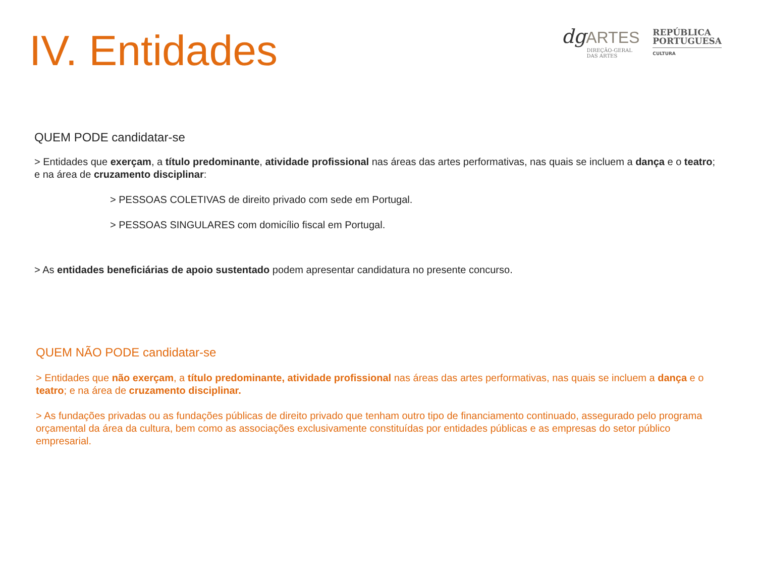IV. Entidades
dgARTES
DIREÇÃO-GERAL
DAS ARTES
REPÚBLICA
PORTUGUESA
CULTURA
QUEM PODE candidatar-se
> Entidades que exerçam, a título predominante, atividade profissional nas áreas das artes performativas, nas quais se incluem a dança e o teatro; e na área de cruzamento disciplinar:
> PESSOAS COLETIVAS de direito privado com sede em Portugal.
> PESSOAS SINGULARES com domicílio fiscal em Portugal.
> As entidades beneficiárias de apoio sustentado podem apresentar candidatura no presente concurso.
QUEM NÃO PODE candidatar-se
> Entidades que não exerçam, a título predominante, atividade profissional nas áreas das artes performativas, nas quais se incluem a dança e o teatro; e na área de cruzamento disciplinar.
> As fundações privadas ou as fundações públicas de direito privado que tenham outro tipo de financiamento continuado, assegurado pelo programa orçamental da área da cultura, bem como as associações exclusivamente constituídas por entidades públicas e as empresas do setor público empresarial.